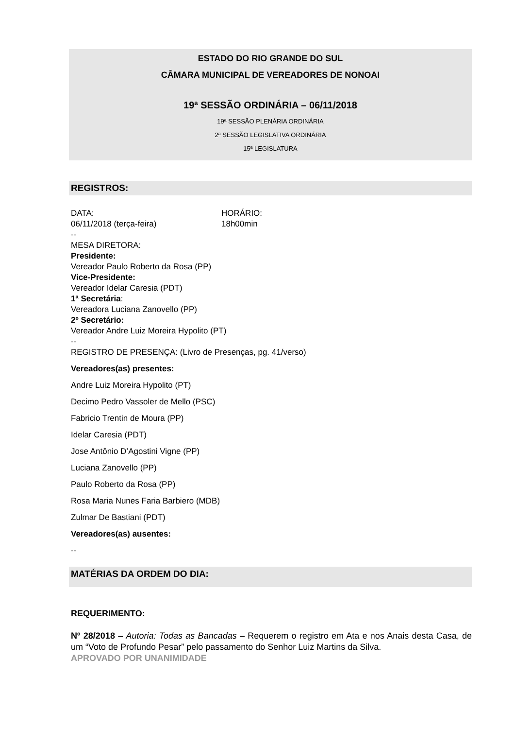ESTADO DO RIO GRANDE DO SUL
CÂMARA MUNICIPAL DE VEREADORES DE NONOAI
19ª SESSÃO ORDINÁRIA – 06/11/2018
19ª SESSÃO PLENÁRIA ORDINÁRIA
2ª SESSÃO LEGISLATIVA ORDINÁRIA
15ª LEGISLATURA
REGISTROS:
DATA:
06/11/2018 (terça-feira)
HORÁRIO:
18h00min
--
MESA DIRETORA:
Presidente:
Vereador Paulo Roberto da Rosa (PP)
Vice-Presidente:
Vereador Idelar Caresia (PDT)
1ª Secretária:
Vereadora Luciana Zanovello (PP)
2º Secretário:
Vereador Andre Luiz Moreira Hypolito (PT)
--
REGISTRO DE PRESENÇA: (Livro de Presenças, pg. 41/verso)
Vereadores(as) presentes:
Andre Luiz Moreira Hypolito (PT)
Decimo Pedro Vassoler de Mello (PSC)
Fabricio Trentin de Moura (PP)
Idelar Caresia (PDT)
Jose Antônio D’Agostini Vigne (PP)
Luciana Zanovello (PP)
Paulo Roberto da Rosa (PP)
Rosa Maria Nunes Faria Barbiero (MDB)
Zulmar De Bastiani (PDT)
Vereadores(as) ausentes:
--
MATÉRIAS DA ORDEM DO DIA:
REQUERIMENTO:
Nº 28/2018 – Autoria: Todas as Bancadas – Requerem o registro em Ata e nos Anais desta Casa, de um “Voto de Profundo Pesar” pelo passamento do Senhor Luiz Martins da Silva.
APROVADO POR UNANIMIDADE